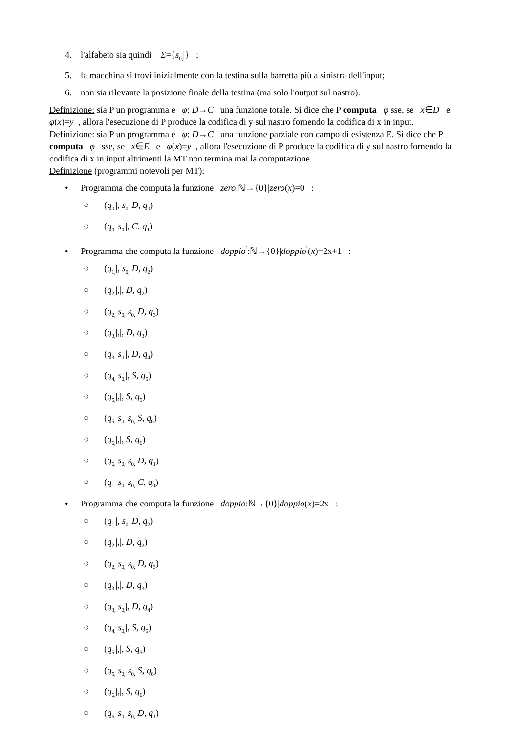4. l'alfabeto sia quindi Σ={s<sub>0,</sub>|} ;
5. la macchina si trovi inizialmente con la testina sulla barretta più a sinistra dell'input;
6. non sia rilevante la posizione finale della testina (ma solo l'output sul nastro).
Definizione: sia P un programma e φ: D→C una funzione totale. Si dice che P computa φ sse, se x∈D e φ(x)=y , allora l'esecuzione di P produce la codifica di y sul nastro fornendo la codifica di x in input.
Definizione: sia P un programma e φ: D→C una funzione parziale con campo di esistenza E. Si dice che P computa φ sse, se x∈E e φ(x)=y , allora l'esecuzione di P produce la codifica di y sul nastro fornendo la codifica di x in input altrimenti la MT non termina mai la computazione.
Definizione (programmi notevoli per MT):
• Programma che computa la funzione zero:ℕ→{0}|zero(x)=0 :
○ (q<sub>0,</sub>|, s<sub>0,</sub> D, q<sub>0</sub>)
○ (q<sub>0,</sub> s<sub>0,</sub>|, C, q<sub>1</sub>)
• Programma che computa la funzione doppio<sup>′</sup>:ℕ→{0}|doppio<sup>′</sup>(x)=2x+1 :
○ (q<sub>1,</sub>|, s<sub>0,</sub> D, q<sub>2</sub>)
○ (q<sub>2,</sub>|,|, D, q<sub>2</sub>)
○ (q<sub>2,</sub> s<sub>0,</sub> s<sub>0,</sub> D, q<sub>3</sub>)
○ (q<sub>3,</sub>|,|, D, q<sub>3</sub>)
○ (q<sub>3,</sub> s<sub>0,</sub>|, D, q<sub>4</sub>)
○ (q<sub>4,</sub> s<sub>0,</sub>|, S, q<sub>5</sub>)
○ (q<sub>5,</sub>|,|, S, q<sub>5</sub>)
○ (q<sub>5,</sub> s<sub>0,</sub> s<sub>0,</sub> S, q<sub>6</sub>)
○ (q<sub>6,</sub>|,|, S, q<sub>6</sub>)
○ (q<sub>6,</sub> s<sub>0,</sub> s<sub>0,</sub> D, q<sub>1</sub>)
○ (q<sub>1,</sub> s<sub>0,</sub> s<sub>0,</sub> C, q<sub>0</sub>)
• Programma che computa la funzione doppio:ℕ→{0}|doppio(x)=2x :
○ (q<sub>1,</sub>|, s<sub>0,</sub> D, q<sub>2</sub>)
○ (q<sub>2,</sub>|,|, D, q<sub>2</sub>)
○ (q<sub>2,</sub> s<sub>0,</sub> s<sub>0,</sub> D, q<sub>3</sub>)
○ (q<sub>3,</sub>|,|, D, q<sub>3</sub>)
○ (q<sub>3,</sub> s<sub>0,</sub>|, D, q<sub>4</sub>)
○ (q<sub>4,</sub> s<sub>0,</sub>|, S, q<sub>5</sub>)
○ (q<sub>5,</sub>|,|, S, q<sub>5</sub>)
○ (q<sub>5,</sub> s<sub>0,</sub> s<sub>0,</sub> S, q<sub>6</sub>)
○ (q<sub>6,</sub>|,|, S, q<sub>6</sub>)
○ (q<sub>6,</sub> s<sub>0,</sub> s<sub>0,</sub> D, q<sub>1</sub>)